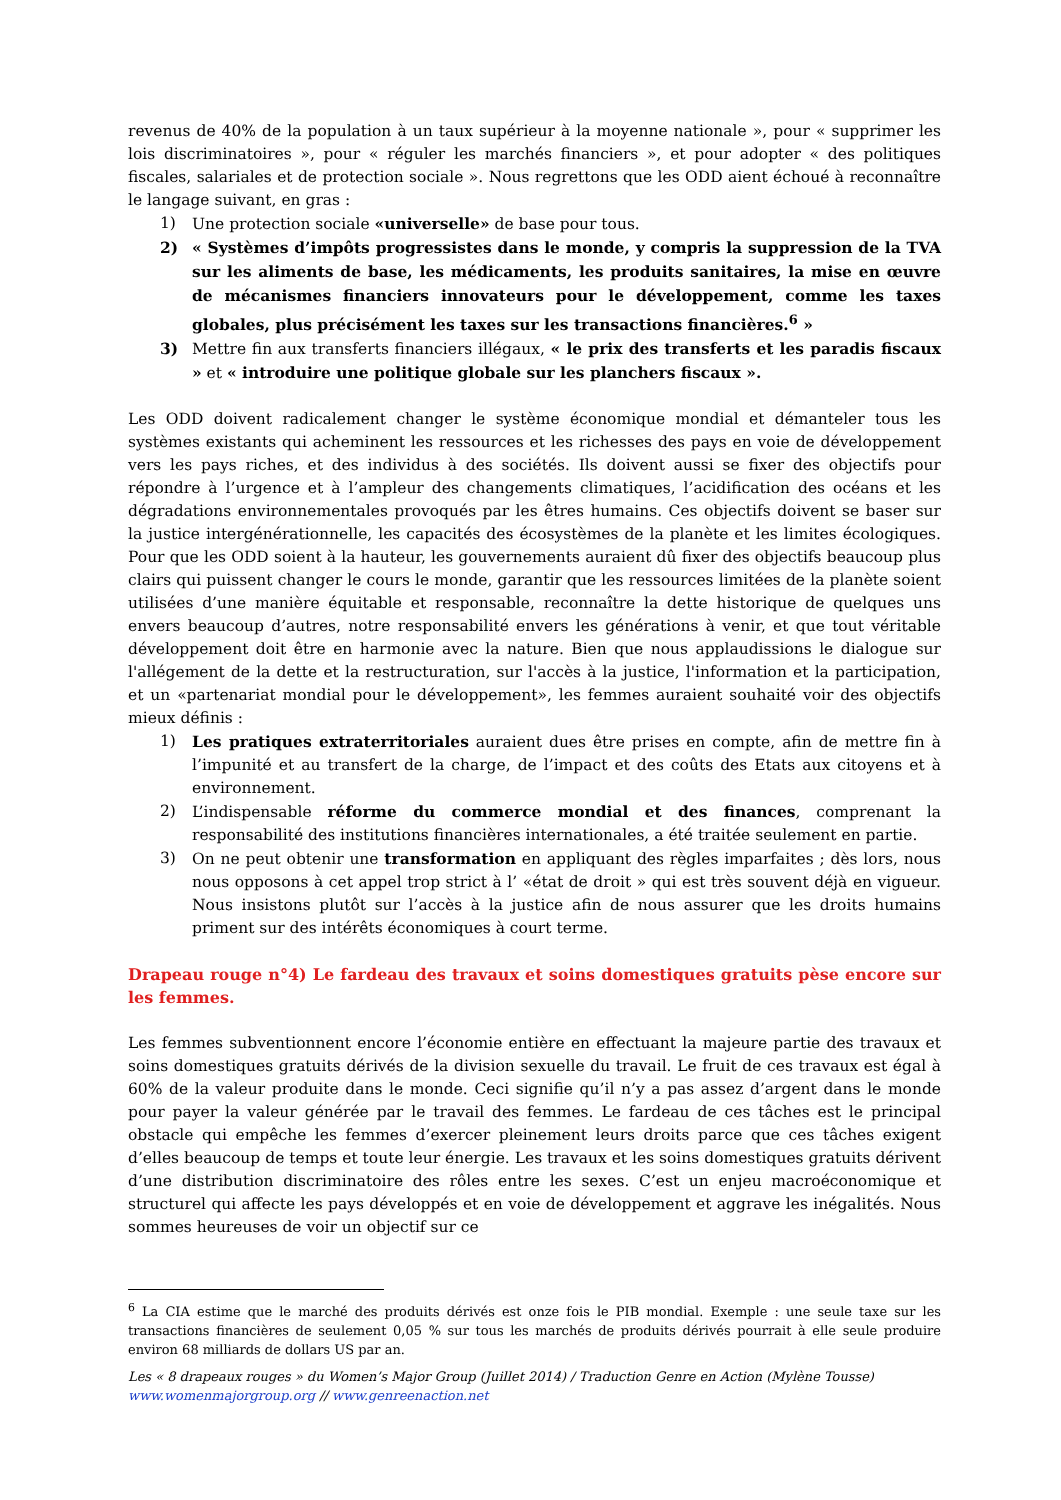revenus de 40% de la population à un taux supérieur à la moyenne nationale », pour « supprimer les lois discriminatoires », pour « réguler les marchés financiers », et pour adopter « des politiques fiscales, salariales et de protection sociale ». Nous regrettons que les ODD aient échoué à reconnaître le langage suivant, en gras :
1) Une protection sociale «universelle» de base pour tous.
2) « Systèmes d’impôts progressistes dans le monde, y compris la suppression de la TVA sur les aliments de base, les médicaments, les produits sanitaires, la mise en œuvre de mécanismes financiers innovateurs pour le développement, comme les taxes globales, plus précisément les taxes sur les transactions financières.<sup>6</sup> »
3) Mettre fin aux transferts financiers illégaux, « le prix des transferts et les paradis fiscaux » et « introduire une politique globale sur les planchers fiscaux ».
Les ODD doivent radicalement changer le système économique mondial et démanteler tous les systèmes existants qui acheminent les ressources et les richesses des pays en voie de développement vers les pays riches, et des individus à des sociétés. Ils doivent aussi se fixer des objectifs pour répondre à l’urgence et à l’ampleur des changements climatiques, l’acidification des océans et les dégradations environnementales provoqués par les êtres humains. Ces objectifs doivent se baser sur la justice intergénérationnelle, les capacités des écosystèmes de la planète et les limites écologiques. Pour que les ODD soient à la hauteur, les gouvernements auraient dû fixer des objectifs beaucoup plus clairs qui puissent changer le cours le monde, garantir que les ressources limitées de la planète soient utilisées d’une manière équitable et responsable, reconnaître la dette historique de quelques uns envers beaucoup d’autres, notre responsabilité envers les générations à venir, et que tout véritable développement doit être en harmonie avec la nature. Bien que nous applaudissions le dialogue sur l'allégement de la dette et la restructuration, sur l'accès à la justice, l'information et la participation, et un «partenariat mondial pour le développement», les femmes auraient souhaité voir des objectifs mieux définis :
1) Les pratiques extraterritoriales auraient dues être prises en compte, afin de mettre fin à l’impunité et au transfert de la charge, de l’impact et des coûts des Etats aux citoyens et à environnement.
2) L’indispensable réforme du commerce mondial et des finances, comprenant la responsabilité des institutions financières internationales, a été traitée seulement en partie.
3) On ne peut obtenir une transformation en appliquant des règles imparfaites ; dès lors, nous nous opposons à cet appel trop strict à l’ «état de droit » qui est très souvent déjà en vigueur. Nous insistons plutôt sur l’accès à la justice afin de nous assurer que les droits humains priment sur des intérêts économiques à court terme.
Drapeau rouge n°4) Le fardeau des travaux et soins domestiques gratuits pèse encore sur les femmes.
Les femmes subventionnent encore l’économie entière en effectuant la majeure partie des travaux et soins domestiques gratuits dérivés de la division sexuelle du travail. Le fruit de ces travaux est égal à 60% de la valeur produite dans le monde. Ceci signifie qu’il n’y a pas assez d’argent dans le monde pour payer la valeur générée par le travail des femmes. Le fardeau de ces tâches est le principal obstacle qui empêche les femmes d’exercer pleinement leurs droits parce que ces tâches exigent d’elles beaucoup de temps et toute leur énergie. Les travaux et les soins domestiques gratuits dérivent d’une distribution discriminatoire des rôles entre les sexes. C’est un enjeu macroéconomique et structurel qui affecte les pays développés et en voie de développement et aggrave les inégalités. Nous sommes heureuses de voir un objectif sur ce
<sup>6</sup> La CIA estime que le marché des produits dérivés est onze fois le PIB mondial. Exemple : une seule taxe sur les transactions financières de seulement 0,05 % sur tous les marchés de produits dérivés pourrait à elle seule produire environ 68 milliards de dollars US par an.
Les « 8 drapeaux rouges » du Women’s Major Group (Juillet 2014) / Traduction Genre en Action (Mylène Tousse)
www.womenmajorgroup.org // www.genreenaction.net